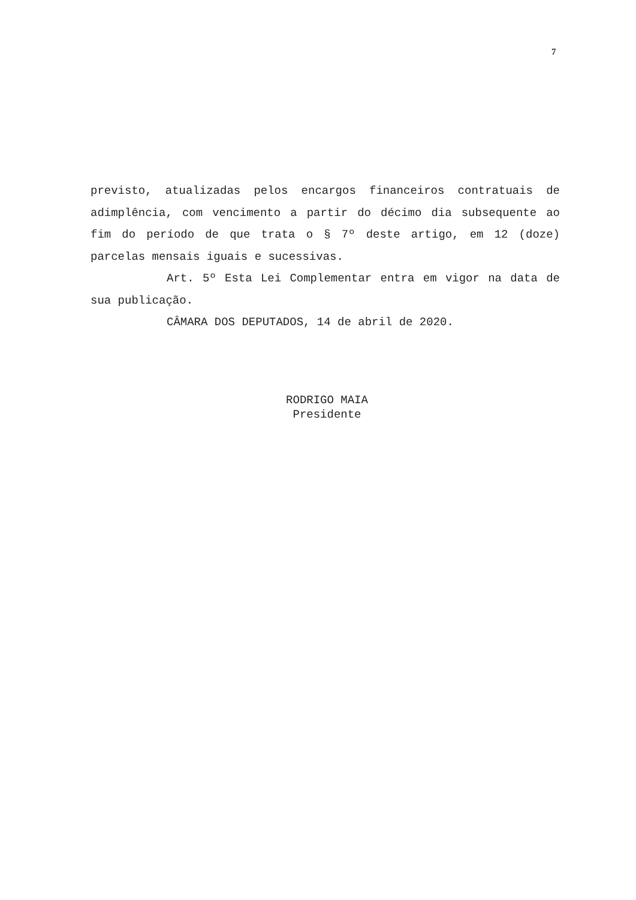7
previsto, atualizadas pelos encargos financeiros contratuais de adimplência, com vencimento a partir do décimo dia subsequente ao fim do período de que trata o § 7º deste artigo, em 12 (doze) parcelas mensais iguais e sucessivas.
Art. 5º Esta Lei Complementar entra em vigor na data de sua publicação.
CÂMARA DOS DEPUTADOS, 14 de abril de 2020.
RODRIGO MAIA
Presidente